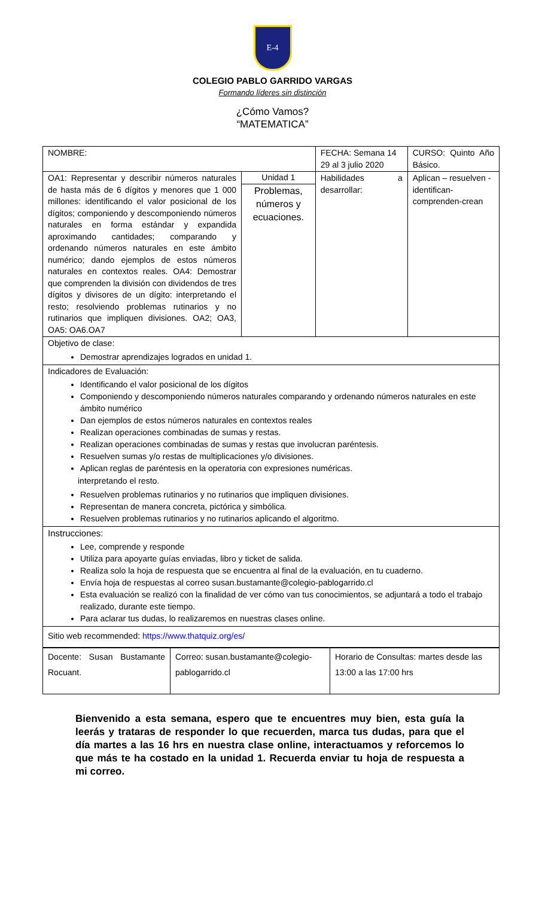E-4
COLEGIO PABLO GARRIDO VARGAS
Formando líderes sin distinción
¿Cómo Vamos?
“MATEMATICA”
| NOMBRE: | | FECHA: Semana 14 29 al 3 julio 2020 | CURSO: Quinto Año Básico. |
| OA1: Representar y describir números naturales de hasta más de 6 dígitos y menores que 1 000 millones: identificando el valor posicional de los dígitos; componiendo y descomponiendo números naturales en forma estándar y expandida aproximando cantidades; comparando y ordenando números naturales en este ámbito numérico; dando ejemplos de estos números naturales en contextos reales. OA4: Demostrar que comprenden la división con dividendos de tres dígitos y divisores de un dígito: interpretando el resto; resolviendo problemas rutinarios y no rutinarios que impliquen divisiones. OA2; OA3, OA5: OA6.OA7 | Unidad 1 Problemas, números y ecuaciones. | Habilidades a desarrollar: | Aplican – resuelven - identifican-comprenden-crean |
| Objetivo de clase: Demostrar aprendizajes logrados en unidad 1. | | | |
| Indicadores de Evaluación: Identificando el valor posicional de los dígitos Componiendo y descomponiendo números naturales comparando y ordenando números naturales en este ámbito numérico Dan ejemplos de estos números naturales en contextos reales Realizan operaciones combinadas de sumas y restas. Realizan operaciones combinadas de sumas y restas que involucran paréntesis. Resuelven sumas y/o restas de multiplicaciones y/o divisiones. Aplican reglas de paréntesis en la operatoria con expresiones numéricas. interpretando el resto. Resuelven problemas rutinarios y no rutinarios que impliquen divisiones. Representan de manera concreta, pictórica y simbólica. Resuelven problemas rutinarios y no rutinarios aplicando el algoritmo. | | | |
| Instrucciones: Lee, comprende y responde Utiliza para apoyarte guías enviadas, libro y ticket de salida. Realiza solo la hoja de respuesta que se encuentra al final de la evaluación, en tu cuaderno. Envía hoja de respuestas al correo susan.bustamante@colegio-pablogarrido.cl Esta evaluación se realizó con la finalidad de ver cómo van tus conocimientos, se adjuntará a todo el trabajo realizado, durante este tiempo. Para aclarar tus dudas, lo realizaremos en nuestras clases online. | | | |
| Sitio web recommended: https://www.thatquiz.org/es/ | | | |
| Docente: Susan Bustamante Rocuant. | Correo: susan.bustamante@colegio-pablogarrido.cl | Horario de Consultas: martes desde las 13:00 a las 17:00 hrs |
Bienvenido a esta semana, espero que te encuentres muy bien, esta guía la leerás y trataras de responder lo que recuerden, marca tus dudas, para que el día martes a las 16 hrs en nuestra clase online, interactuamos y reforcemos lo que más te ha costado en la unidad 1. Recuerda enviar tu hoja de respuesta a mi correo.